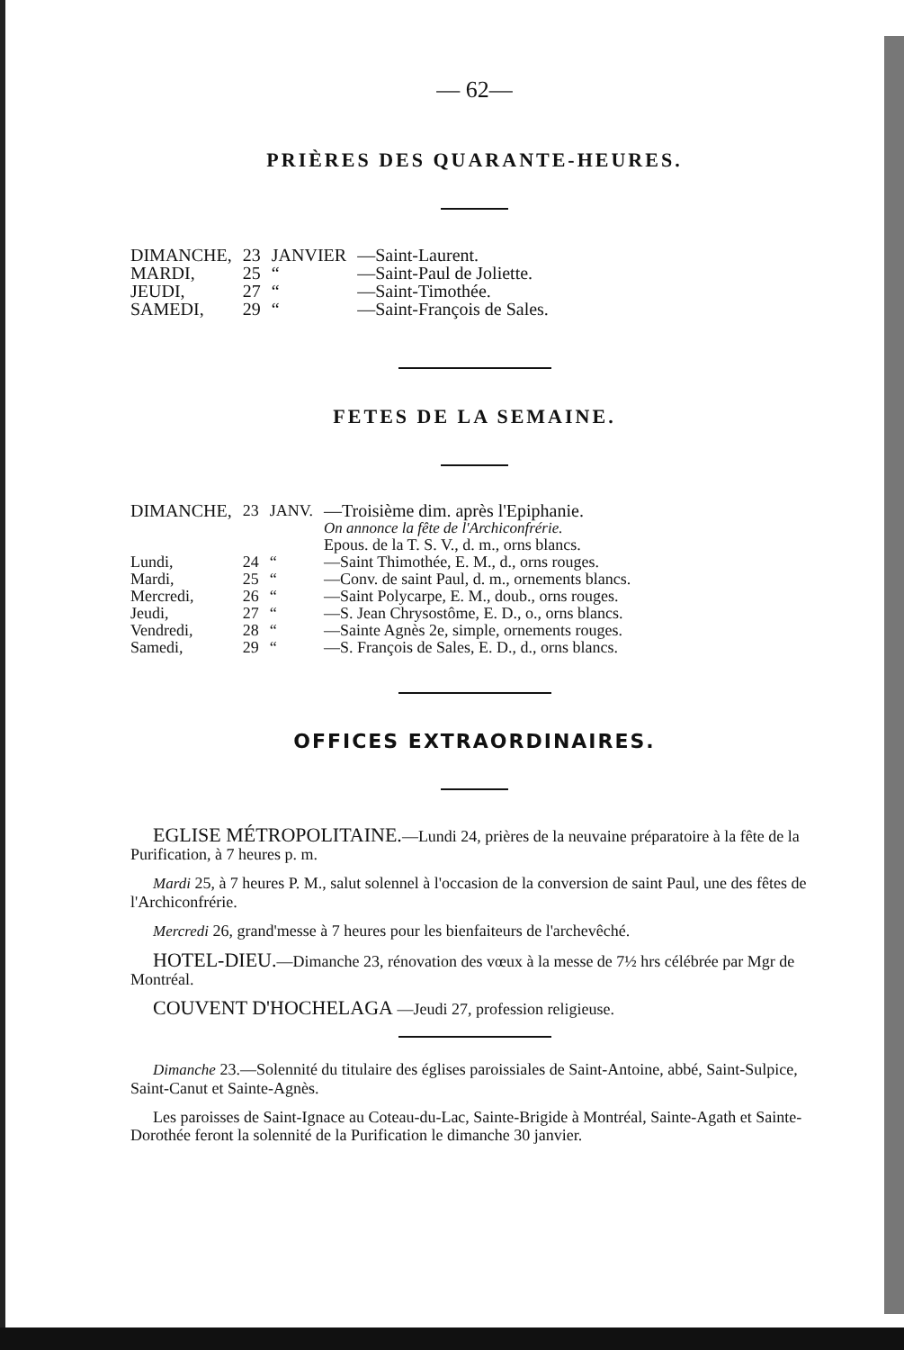— 62—
PRIÈRES DES QUARANTE-HEURES.
| DIMANCHE, | 23 | JANVIER | —Saint-Laurent. |
| MARDI, | 25 | “ | —Saint-Paul de Joliette. |
| JEUDI, | 27 | “ | —Saint-Timothée. |
| SAMEDI, | 29 | “ | —Saint-François de Sales. |
FETES DE LA SEMAINE.
| DIMANCHE, | 23 | JANV. | —Troisième dim. après l'Epiphanie. |
| | | | On annonce la fête de l'Archiconfrérie. |
| | | | Epous. de la T. S. V., d. m., orns blancs. |
| Lundi, | 24 | “ | —Saint Thimothée, E. M., d., orns rouges. |
| Mardi, | 25 | “ | —Conv. de saint Paul, d. m., ornements blancs. |
| Mercredi, | 26 | “ | —Saint Polycarpe, E. M., doub., orns rouges. |
| Jeudi, | 27 | “ | —S. Jean Chrysostôme, E. D., o., orns blancs. |
| Vendredi, | 28 | “ | —Sainte Agnès 2e, simple, ornements rouges. |
| Samedi, | 29 | “ | —S. François de Sales, E. D., d., orns blancs. |
OFFICES EXTRAORDINAIRES.
EGLISE MÉTROPOLITAINE.—Lundi 24, prières de la neuvaine préparatoire à la fête de la Purification, à 7 heures p. m.
Mardi 25, à 7 heures P. M., salut solennel à l'occasion de la conversion de saint Paul, une des fêtes de l'Archiconfrérie.
Mercredi 26, grand'messe à 7 heures pour les bienfaiteurs de l'archevêché.
HOTEL-DIEU.—Dimanche 23, rénovation des vœux à la messe de 7½ hrs célébrée par Mgr de Montréal.
COUVENT D'HOCHELAGA —Jeudi 27, profession religieuse.
Dimanche 23.—Solennité du titulaire des églises paroissiales de Saint-Antoine, abbé, Saint-Sulpice, Saint-Canut et Sainte-Agnès.
Les paroisses de Saint-Ignace au Coteau-du-Lac, Sainte-Brigide à Montréal, Sainte-Agath et Sainte-Dorothée feront la solennité de la Purification le dimanche 30 janvier.